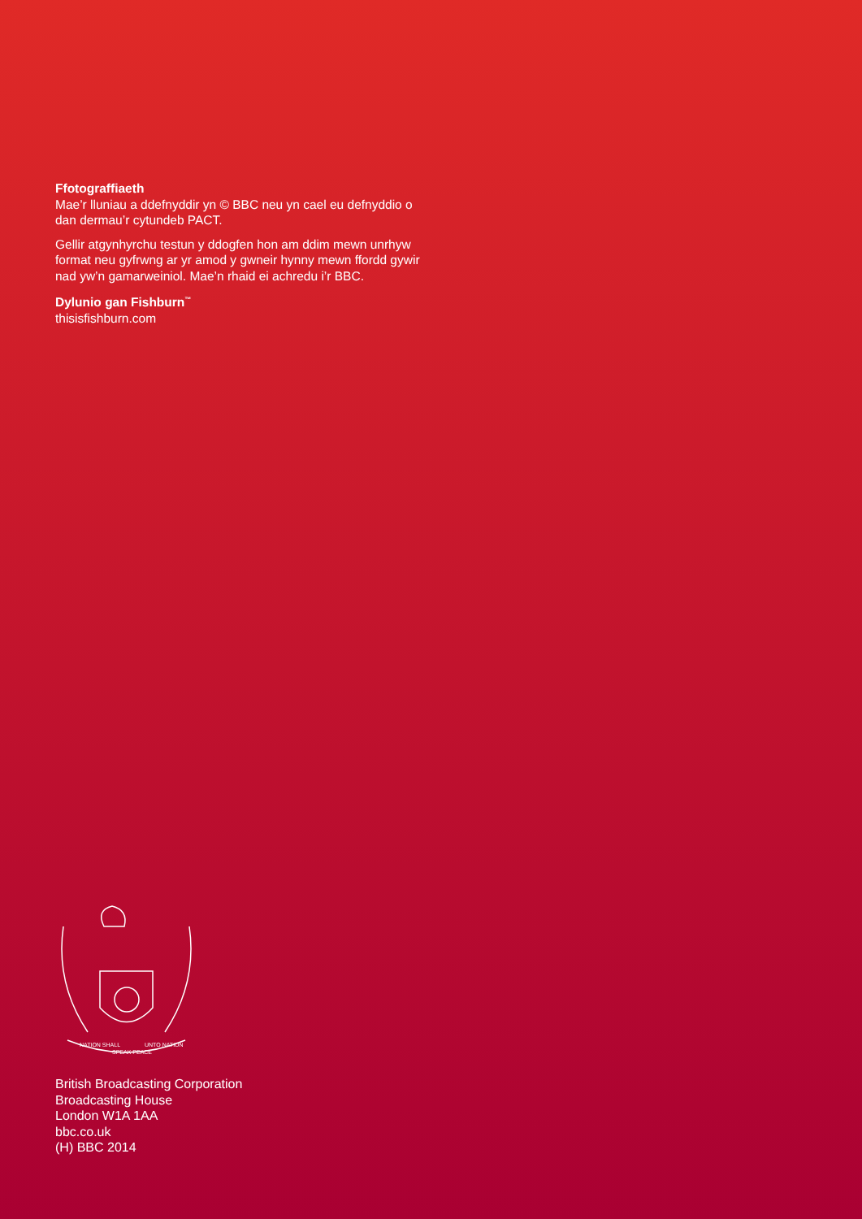Ffotograffiaeth
Mae’r lluniau a ddefnyddir yn © BBC neu yn cael eu defnyddio o dan dermau’r cytundeb PACT.
Gellir atgynhyrchu testun y ddogfen hon am ddim mewn unrhyw format neu gyfrwng ar yr amod y gwneir hynny mewn ffordd gywir nad yw’n gamarweiniol. Mae’n rhaid ei achredu i’r BBC.
Dylunio gan Fishburn<sup>™</sup>
thisisfishburn.com
NATION SHALL
SPEAK PEACE
UNTO NATION
British Broadcasting Corporation
Broadcasting House
London W1A 1AA
bbc.co.uk
(H) BBC 2014